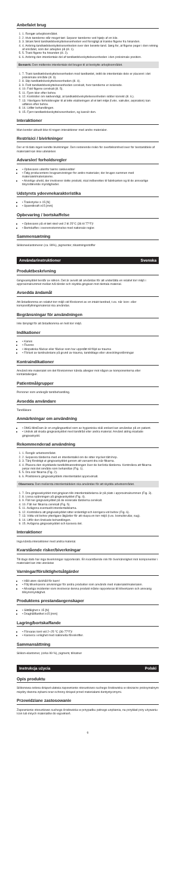Anbefalet brug
1. 1. Rengør arbejdsområdet.
2. 2. Hvis tænderne står meget tæt: Separer tænderne ved hjælp af en kile.
3. 3. Stræk først tandkødsbeskyttelsesenheden ved forsigtigt at trække fligene fra hinanden.
4. 4. Anbring tandkødsbeskyttelsesenheden over den berørte tand. Sørg for, at fligene peger i den retning af området, som der arbejdes på (ill. 1).
5. 5. Træk fligene fra hinanden (ill. 2).
6. 6. Anbring den interdentale del af tandkødsbeskyttelsesenheden i den proksimale position.
Bemærk: Den midterste interdentale del bruges til at beskytte arbejdsområdet.
1. 7. Træk tandkødsbeskyttelsesenheden mod tandkødet, indtil de interdentale dele er placeret i det proksimale område (ill. 3).
2. 8. Slip tandkødsbeskyttelsesenheden (ill. 4).
3. 9. Fold tandkødsbeskyttelsesenheden cervikalt, hvor tænderne er isolerede.
4. 10. Fold fligene cervikalt (ill. 5).
5. 11. Fjern kiler efter behov.
6. 12. Kontroller om nødvendigt, at tandkødsbeskyttelsesenheden sidder korrekt (ill. 6.).
7. 13. Yderligere forholdsregler til at lette etableringen af et tørt miljø (f.eks. vatruller, aspiration) kan udføres efter behov.
8. 14. Udfør behandlingen.
9. 15. Fjern tandkødsbeskyttelsesenheden, og kassér den.
Interaktioner
Man kender aktuelt ikke til nogen interaktioner med andre materialer.
Restrisici / bivirkninger
Der er til dato ingen kendte bivirkninger. Den resterende risiko for overfølsomhed over for bestanddele af materialet kan ikke udelukkes
Advarsler/ forholdsregler
• Opbevares udenfor børns rækkevidde!
• Følg producentens brugsanvisninger for andre materialer, der bruges sammen med materialet/materialerne.
• Alvorlige uheld, der involverer dette produkt, skal indberettes til fabrikanten og til de ansvarlige tilsynsførende myndigheder.
Udstyrets ydeevnekarakteristika
• Trækstyrke ≥ 15 [N]
• Spændkraft ≥15 [mm]
Opbevaring / bortskaffelse
• Opbevares på et tørt sted ved 2 til 25°C (36 til 77°F)!
• Bortskaffes i overensstemmelse med nationale regler.
Sammensætning
Silikoneelastomerer (ca. 99%), pigmenter, tilsætningsstoffer
Användarinstruktioner Svenska
Produktbeskrivning
Gingivaskyddet består av silikon. Det är avsett att användas för att underlätta en relativt torr miljö i approximalrummet mellan två tänder och skydda gingivan mot dentala material.
Avsedda ändamål
Att åstadkomma en relativt torr miljö vid förekomst av en intakt tandrad, t.ex. när Icon- eller kompositfyllningsmaterial ska användas.
Begränsningar för användningen
Inte lämpligt för att åstadkomma en helt torr miljö.
Indikationer
• Karies
• Fluoros
• Idiopatiska fläckar eller fläckar som har uppstått till följd av trauma
• Förlust av tandsubstans på grund av trauma, tandslitage eller utvecklingsstörningar
Kontraindikationer
Använd inte materialet om det förekommer kända allergier mot någon av komponenterna eller kontaktallergier.
Patientmålgrupper
Personer som undergår tandbehandling.
Avsedda användare
Tandläkare
Anmärkningar om användning
• DMG MiniDam är en engångsartikel som av hygieniska skäl endast kan användas på en patient.
• Undvik att skada gingivaskyddet med tandtråd eller andra material. Använd aldrig skadade gingivaskydd.
Rekommenderad användning
1. 1. Rengör arbetsområdet.
2. 2. Separera tänderna med en interdentalkil om de sitter mycket tätt ihop.
3. 3. Tänj försiktigt ut gingivaskyddet genom att varsamt dra isär flikarna.
4. 4. Placera den skyddande tandköttsanordningen över de berörda tänderna. Kontrollera att flikarna pekar mot det område som behandlas (Fig. 1).
5. 5. Dra isär flikarna (Fig. 2).
6. 6. Positionera gingivaskyddets interdentaldel approximalt.
Observera: Den mellersta interdentaldelen ska användas för att skydda arbetsområdet.
1. 7. Dra gingivaskyddet mot gingivan tills interdentaldelarna är på plats i approximalrummen (Fig. 3).
2. 8. Lossa spänningen på gingivaskyddet (Fig. 4).
3. 9. Fäll ner gingivaskyddet på de isolerade tänderna cervikalt.
4. 10. Fäll ner flikarna cervikalt (Fig. 5).
5. 11. Avlägsna eventuellt interdentalkilarna.
6. 12. Kontrollera att gingivaskyddet sitter ordentligt och korrigera vid behov (Fig. 6).
7. 13. Vidta vid behov ytterligare åtgärder för att skapa en torr miljö (t.ex. bomullsrullar, sug).
8. 14. Utför den önskade behandlingen.
9. 15. Avlägsna gingivaskyddet och kassera det.
Interaktioner
Inga kända interaktioner med andra material.
Kvarstående risker/biverkningar
Till dags dato har inga biverkningar rapporterats. En kvarstående risk för överkänslighet mot komponenter i materialet kan inte uteslutas
Varningar/försiktighetsåtgärder
• Håll utom räckhåll för barn!
• Följ tillverkarens anvisningar för andra produkter som används med materialet/materialen.
• Allvarliga incidenter som involverar denna produkt måste rapporteras till tillverkaren och ansvarig tillsynsmyndighet.
Produktens prestandaegenskaper
• Slittålighet ≥ 15 [N]
• Draghållfasthet ≥15 [mm]
Lagring/bortskaffande
• Förvaras torrt vid 2–25 °C (36-77°F)!
• Kassera i enlighet med nationella föreskrifter.
Sammansättning
Silikon-elastomer, (cirka 99 %), pigment, tillsatser
Instrukcja użycia Polski
Opis produktu
Silikonowa osłona dziąseł ułatwia zapewnienie stosunkowo suchego środowiska w obszarze proksymalnym między dwoma zębami oraz ochrony dziąseł przed materiałami dentystycznymi.
Przewidziane zastosowanie
Zapewnienie stosunkowo suchego środowiska w przypadku pełnego uzębienia, na przykład przy używaniu Icon lub innych materiałów do wypełnień.
6